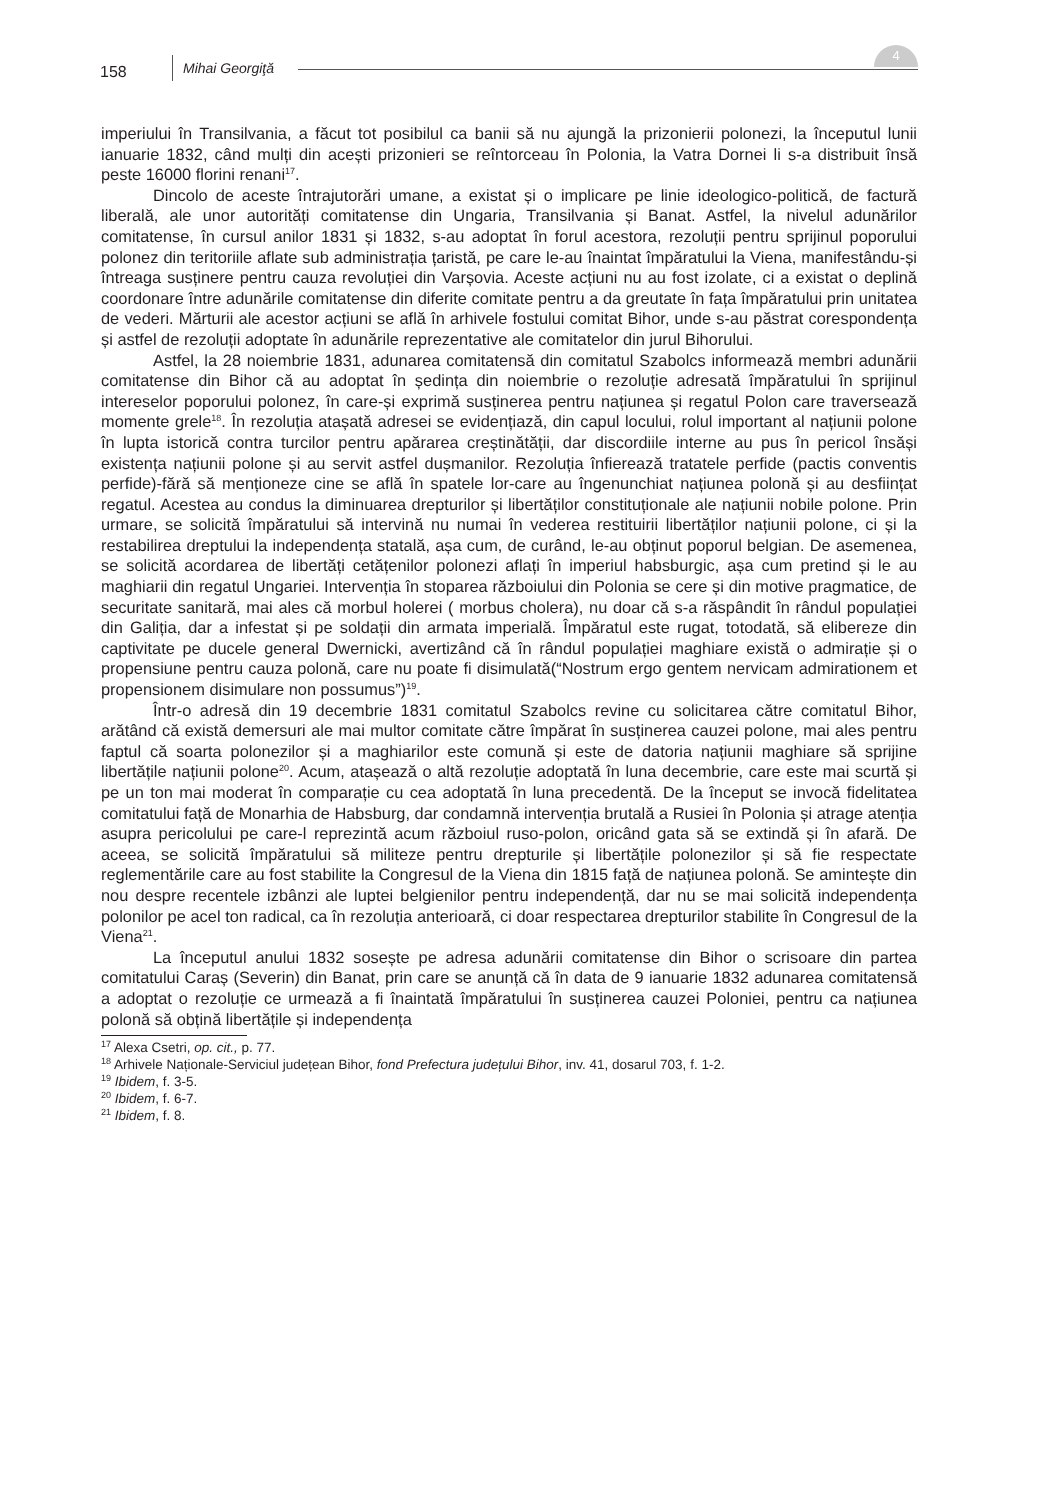158 Mihai Georgiţă
4
imperiului în Transilvania, a făcut tot posibilul ca banii să nu ajungă la prizonierii polonezi, la începutul lunii ianuarie 1832, când mulți din acești prizonieri se reîntorceau în Polonia, la Vatra Dornei li s-a distribuit însă peste 16000 florini renani<sup>17</sup>.
Dincolo de aceste întrajutorări umane, a existat și o implicare pe linie ideologico-politică, de factură liberală, ale unor autorități comitatense din Ungaria, Transilvania și Banat. Astfel, la nivelul adunărilor comitatense, în cursul anilor 1831 și 1832, s-au adoptat în forul acestora, rezoluții pentru sprijinul poporului polonez din teritoriile aflate sub administrația țaristă, pe care le-au înaintat împăratului la Viena, manifestându-și întreaga susținere pentru cauza revoluției din Varșovia. Aceste acțiuni nu au fost izolate, ci a existat o deplină coordonare între adunările comitatense din diferite comitate pentru a da greutate în fața împăratului prin unitatea de vederi. Mărturii ale acestor acțiuni se află în arhivele fostului comitat Bihor, unde s-au păstrat corespondența și astfel de rezoluții adoptate în adunările reprezentative ale comitatelor din jurul Bihorului.
Astfel, la 28 noiembrie 1831, adunarea comitatensă din comitatul Szabolcs informează membri adunării comitatense din Bihor că au adoptat în ședința din noiembrie o rezoluție adresată împăratului în sprijinul intereselor poporului polonez, în care-și exprimă susținerea pentru națiunea și regatul Polon care traversează momente grele<sup>18</sup>. În rezoluția atașată adresei se evidențiază, din capul locului, rolul important al națiunii polone în lupta istorică contra turcilor pentru apărarea creștinătății, dar discordiile interne au pus în pericol însăși existența națiunii polone și au servit astfel dușmanilor. Rezoluția înfierează tratatele perfide (pactis conventis perfide)-fără să menționeze cine se află în spatele lor-care au îngenunchiat națiunea polonă și au desființat regatul. Acestea au condus la diminuarea drepturilor și libertăților constituționale ale națiunii nobile polone. Prin urmare, se solicită împăratului să intervină nu numai în vederea restituirii libertăților națiunii polone, ci și la restabilirea dreptului la independența statală, așa cum, de curând, le-au obținut poporul belgian. De asemenea, se solicită acordarea de libertăți cetățenilor polonezi aflați în imperiul habsburgic, așa cum pretind și le au maghiarii din regatul Ungariei. Intervenția în stoparea războiului din Polonia se cere și din motive pragmatice, de securitate sanitară, mai ales că morbul holerei ( morbus cholera), nu doar că s-a răspândit în rândul populației din Galiția, dar a infestat și pe soldații din armata imperială. Împăratul este rugat, totodată, să elibereze din captivitate pe ducele general Dwernicki, avertizând că în rândul populației maghiare există o admirație și o propensiune pentru cauza polonă, care nu poate fi disimulată(“Nostrum ergo gentem nervicam admirationem et propensionem disimulare non possumus”)<sup>19</sup>.
Într-o adresă din 19 decembrie 1831 comitatul Szabolcs revine cu solicitarea către comitatul Bihor, arătând că există demersuri ale mai multor comitate către împărat în susținerea cauzei polone, mai ales pentru faptul că soarta polonezilor și a maghiarilor este comună și este de datoria națiunii maghiare să sprijine libertățile națiunii polone<sup>20</sup>. Acum, atașează o altă rezoluție adoptată în luna decembrie, care este mai scurtă și pe un ton mai moderat în comparație cu cea adoptată în luna precedentă. De la început se invocă fidelitatea comitatului față de Monarhia de Habsburg, dar condamnă intervenția brutală a Rusiei în Polonia și atrage atenția asupra pericolului pe care-l reprezintă acum războiul ruso-polon, oricând gata să se extindă și în afară. De aceea, se solicită împăratului să militeze pentru drepturile și libertățile polonezilor și să fie respectate reglementările care au fost stabilite la Congresul de la Viena din 1815 față de națiunea polonă. Se amintește din nou despre recentele izbânzi ale luptei belgienilor pentru independență, dar nu se mai solicită independența polonilor pe acel ton radical, ca în rezoluția anterioară, ci doar respectarea drepturilor stabilite în Congresul de la Viena<sup>21</sup>.
La începutul anului 1832 sosește pe adresa adunării comitatense din Bihor o scrisoare din partea comitatului Caraș (Severin) din Banat, prin care se anunță că în data de 9 ianuarie 1832 adunarea comitatensă a adoptat o rezoluție ce urmează a fi înaintată împăratului în susținerea cauzei Poloniei, pentru ca națiunea polonă să obțină libertățile și independența
<sup>17</sup> Alexa Csetri, op. cit., p. 77.
<sup>18</sup> Arhivele Naționale-Serviciul județean Bihor, fond Prefectura județului Bihor, inv. 41, dosarul 703, f. 1-2.
<sup>19</sup> Ibidem, f. 3-5.
<sup>20</sup> Ibidem, f. 6-7.
<sup>21</sup> Ibidem, f. 8.